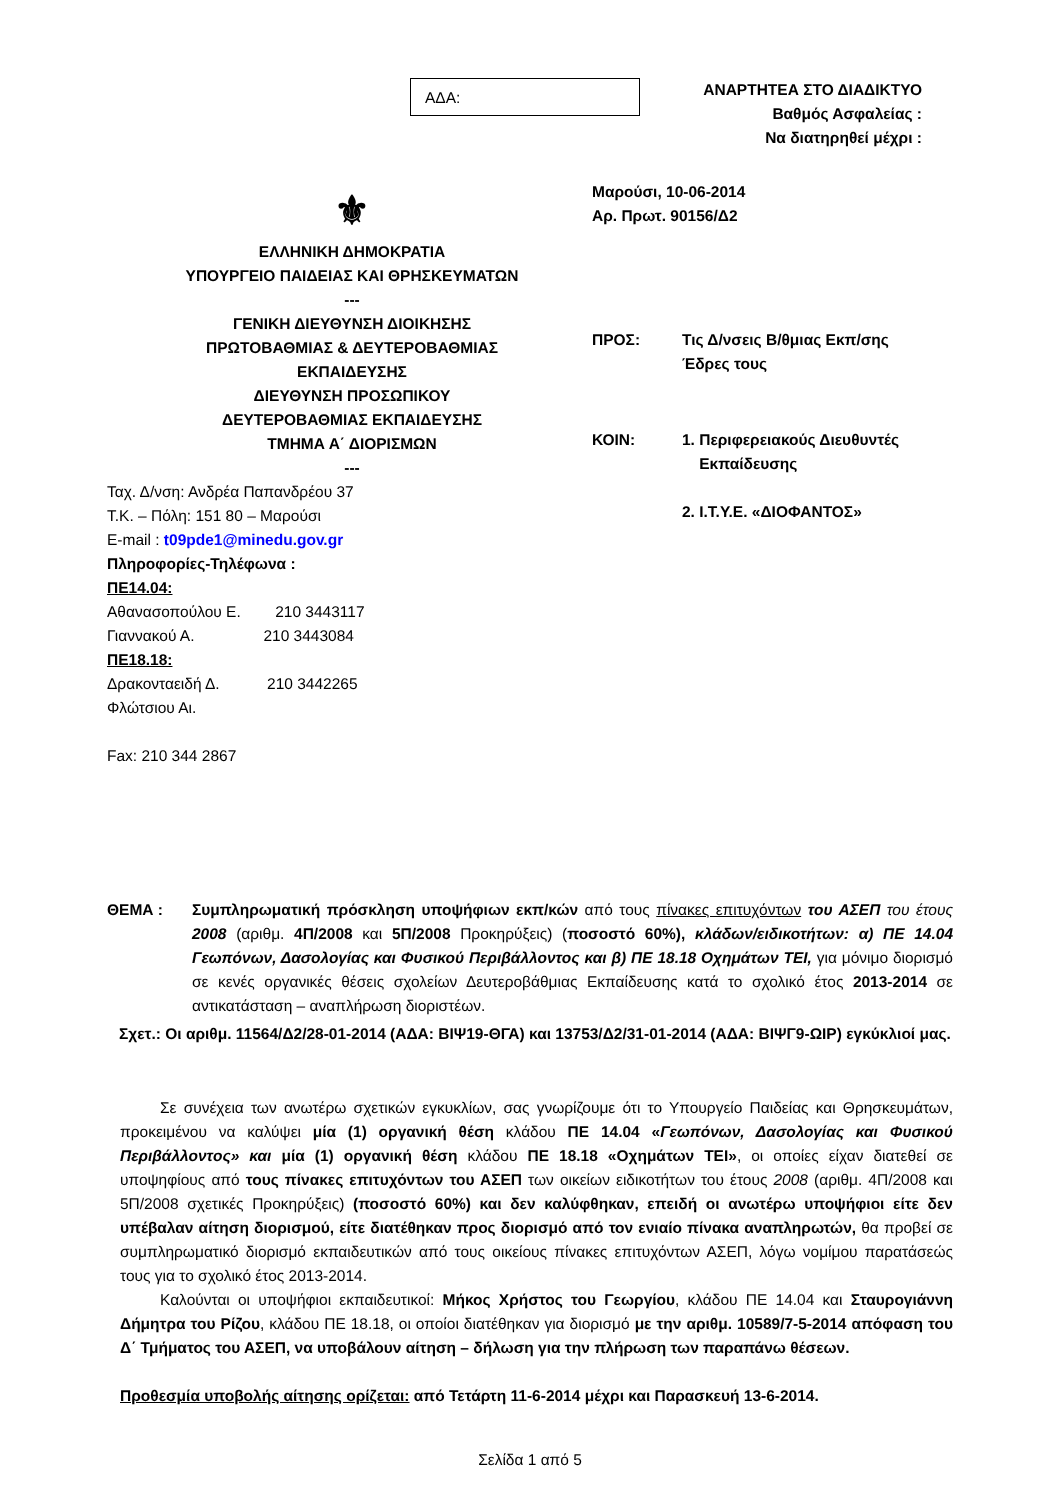ΑΔΑ:
ΑΝΑΡΤΗΤΕΑ ΣΤΟ ΔΙΑΔΙΚΤΥΟ
Βαθμός Ασφαλείας :
Να διατηρηθεί μέχρι :
⚜
ΕΛΛΗΝΙΚΗ ΔΗΜΟΚΡΑΤΙΑ
ΥΠΟΥΡΓΕΙΟ ΠΑΙΔΕΙΑΣ ΚΑΙ ΘΡΗΣΚΕΥΜΑΤΩΝ
---
ΓΕΝΙΚΗ ΔΙΕΥΘΥΝΣΗ ΔΙΟΙΚΗΣΗΣ
ΠΡΩΤΟΒΑΘΜΙΑΣ & ΔΕΥΤΕΡΟΒΑΘΜΙΑΣ
ΕΚΠΑΙΔΕΥΣΗΣ
ΔΙΕΥΘΥΝΣΗ ΠΡΟΣΩΠΙΚΟΥ
ΔΕΥΤΕΡΟΒΑΘΜΙΑΣ ΕΚΠΑΙΔΕΥΣΗΣ
ΤΜΗΜΑ Α΄ ΔΙΟΡΙΣΜΩΝ
---
Ταχ. Δ/νση: Ανδρέα Παπανδρέου 37
Τ.Κ. – Πόλη: 151 80 – Μαρούσι
E-mail : t09pde1@minedu.gov.gr
Πληροφορίες-Τηλέφωνα :
ΠΕ14.04:
Αθανασοπούλου Ε. 210 3443117
Γιαννακού Α. 210 3443084
ΠΕ18.18:
Δρακονταειδή Δ. 210 3442265
Φλώτσιου Αι.
Fax: 210 344 2867
Μαρούσι, 10-06-2014
Αρ. Πρωτ. 90156/Δ2
ΠΡΟΣ: Τις Δ/νσεις Β/θμιας Εκπ/σης
Έδρες τους
ΚΟΙΝ: 1. Περιφερειακούς Διευθυντές
Εκπαίδευσης
2. Ι.Τ.Υ.Ε. «ΔΙΟΦΑΝΤΟΣ»
ΘΕΜΑ : Συμπληρωματική πρόσκληση υποψήφιων εκπ/κών από τους πίνακες επιτυχόντων του ΑΣΕΠ του έτους 2008 (αριθμ. 4Π/2008 και 5Π/2008 Προκηρύξεις) (ποσοστό 60%), κλάδων/ειδικοτήτων: α) ΠΕ 14.04 Γεωπόνων, Δασολογίας και Φυσικού Περιβάλλοντος και β) ΠΕ 18.18 Οχημάτων ΤΕΙ, για μόνιμο διορισμό σε κενές οργανικές θέσεις σχολείων Δευτεροβάθμιας Εκπαίδευσης κατά το σχολικό έτος 2013-2014 σε αντικατάσταση – αναπλήρωση διοριστέων.
Σχετ.: Οι αριθμ. 11564/Δ2/28-01-2014 (ΑΔΑ: ΒΙΨ19-ΘΓΑ) και 13753/Δ2/31-01-2014 (ΑΔΑ: ΒΙΨΓ9-ΩΙΡ) εγκύκλιοί μας.
Σε συνέχεια των ανωτέρω σχετικών εγκυκλίων, σας γνωρίζουμε ότι το Υπουργείο Παιδείας και Θρησκευμάτων, προκειμένου να καλύψει μία (1) οργανική θέση κλάδου ΠΕ 14.04 «Γεωπόνων, Δασολογίας και Φυσικού Περιβάλλοντος» και μία (1) οργανική θέση κλάδου ΠΕ 18.18 «Οχημάτων ΤΕΙ», οι οποίες είχαν διατεθεί σε υποψηφίους από τους πίνακες επιτυχόντων του ΑΣΕΠ των οικείων ειδικοτήτων του έτους 2008 (αριθμ. 4Π/2008 και 5Π/2008 σχετικές Προκηρύξεις) (ποσοστό 60%) και δεν καλύφθηκαν, επειδή οι ανωτέρω υποψήφιοι είτε δεν υπέβαλαν αίτηση διορισμού, είτε διατέθηκαν προς διορισμό από τον ενιαίο πίνακα αναπληρωτών, θα προβεί σε συμπληρωματικό διορισμό εκπαιδευτικών από τους οικείους πίνακες επιτυχόντων ΑΣΕΠ, λόγω νομίμου παρατάσεώς τους για το σχολικό έτος 2013-2014.
Καλούνται οι υποψήφιοι εκπαιδευτικοί: Μήκος Χρήστος του Γεωργίου, κλάδου ΠΕ 14.04 και Σταυρογιάννη Δήμητρα του Ρίζου, κλάδου ΠΕ 18.18, οι οποίοι διατέθηκαν για διορισμό με την αριθμ. 10589/7-5-2014 απόφαση του Δ΄ Τμήματος του ΑΣΕΠ, να υποβάλουν αίτηση – δήλωση για την πλήρωση των παραπάνω θέσεων.
Προθεσμία υποβολής αίτησης ορίζεται: από Τετάρτη 11-6-2014 μέχρι και Παρασκευή 13-6-2014.
Σελίδα 1 από 5